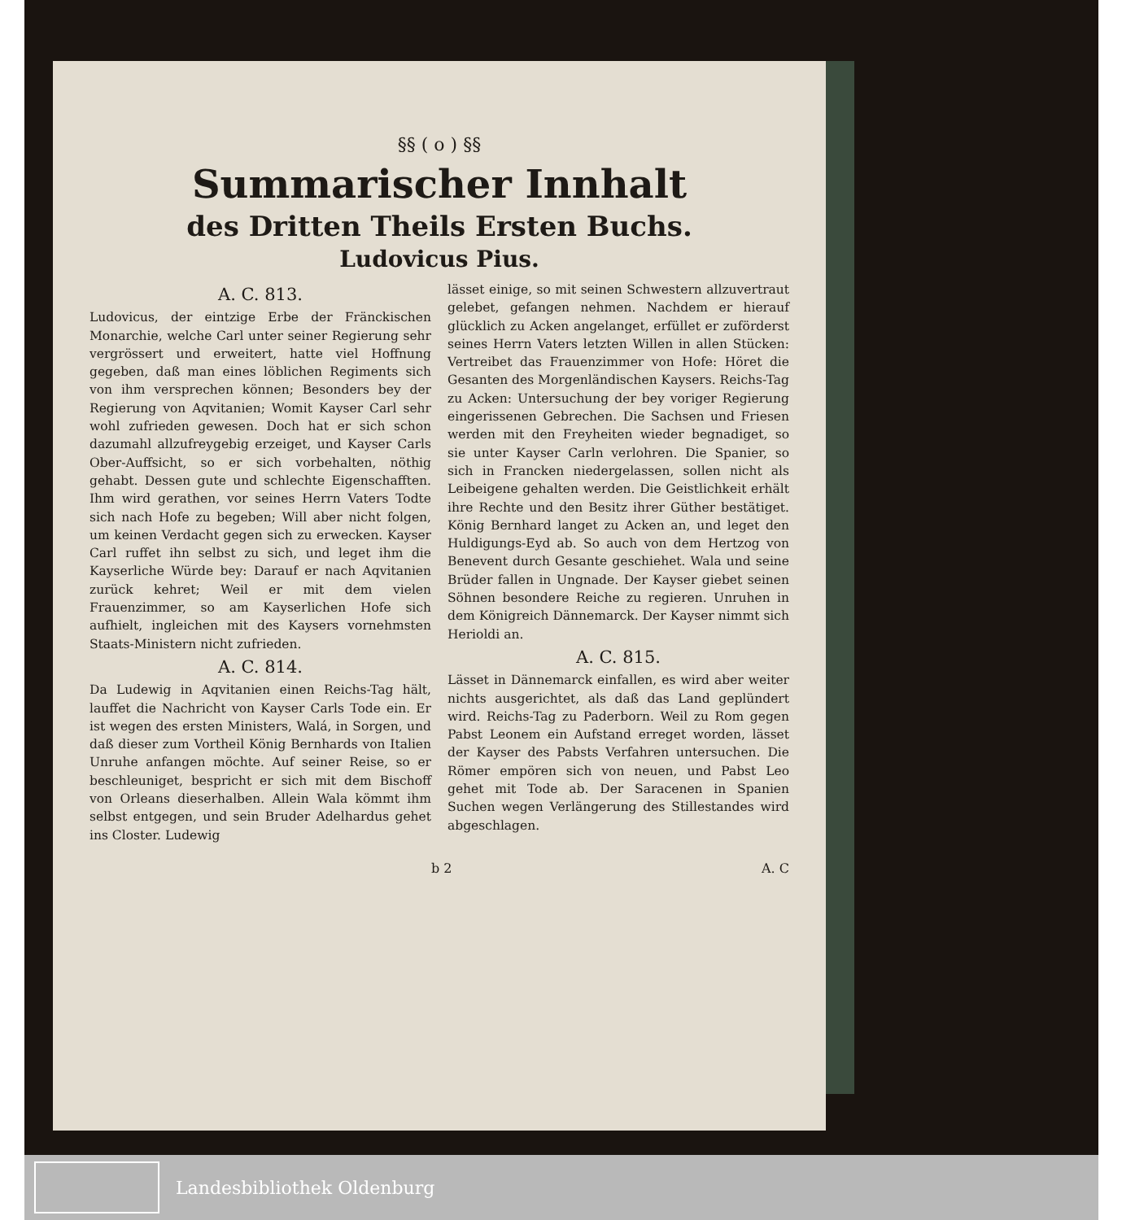§§ ( o ) §§
Summarischer Innhalt
des Dritten Theils Ersten Buchs.
Ludovicus Pius.
A. C. 813.
Ludovicus, der eintzige Erbe der Fränckischen Monarchie, welche Carl unter seiner Regierung sehr vergrössert und erweitert, hatte viel Hoffnung gegeben, daß man eines löblichen Regiments sich von ihm versprechen können; Besonders bey der Regierung von Aqvitanien; Womit Kayser Carl sehr wohl zufrieden gewesen. Doch hat er sich schon dazumahl allzufreygebig erzeiget, und Kayser Carls Ober-Auffsicht, so er sich vorbehalten, nöthig gehabt. Dessen gute und schlechte Eigenschafften. Ihm wird gerathen, vor seines Herrn Vaters Todte sich nach Hofe zu begeben; Will aber nicht folgen, um keinen Verdacht gegen sich zu erwecken. Kayser Carl ruffet ihn selbst zu sich, und leget ihm die Kayserliche Würde bey: Darauf er nach Aqvitanien zurück kehret; Weil er mit dem vielen Frauenzimmer, so am Kayserlichen Hofe sich aufhielt, ingleichen mit des Kaysers vornehmsten Staats-Ministern nicht zufrieden.
A. C. 814.
Da Ludewig in Aqvitanien einen Reichs-Tag hält, lauffet die Nachricht von Kayser Carls Tode ein. Er ist wegen des ersten Ministers, Walá, in Sorgen, und daß dieser zum Vortheil König Bernhards von Italien Unruhe anfangen möchte. Auf seiner Reise, so er beschleuniget, bespricht er sich mit dem Bischoff von Orleans dieserhalben. Allein Wala kömmt ihm selbst entgegen, und sein Bruder Adelhardus gehet ins Closter. Ludewig
lässet einige, so mit seinen Schwestern allzuvertraut gelebet, gefangen nehmen. Nachdem er hierauf glücklich zu Acken angelanget, erfüllet er zuförderst seines Herrn Vaters letzten Willen in allen Stücken: Vertreibet das Frauenzimmer von Hofe: Höret die Gesanten des Morgenländischen Kaysers. Reichs-Tag zu Acken: Untersuchung der bey voriger Regierung eingerissenen Gebrechen. Die Sachsen und Friesen werden mit den Freyheiten wieder begnadiget, so sie unter Kayser Carln verlohren. Die Spanier, so sich in Francken niedergelassen, sollen nicht als Leibeigene gehalten werden. Die Geistlichkeit erhält ihre Rechte und den Besitz ihrer Güther bestätiget. König Bernhard langet zu Acken an, und leget den Huldigungs-Eyd ab. So auch von dem Hertzog von Benevent durch Gesante geschiehet. Wala und seine Brüder fallen in Ungnade. Der Kayser giebet seinen Söhnen besondere Reiche zu regieren. Unruhen in dem Königreich Dännemarck. Der Kayser nimmt sich Herioldi an.
A. C. 815.
Lässet in Dännemarck einfallen, es wird aber weiter nichts ausgerichtet, als daß das Land geplündert wird. Reichs-Tag zu Paderborn. Weil zu Rom gegen Pabst Leonem ein Aufstand erreget worden, lässet der Kayser des Pabsts Verfahren untersuchen. Die Römer empören sich von neuen, und Pabst Leo gehet mit Tode ab. Der Saracenen in Spanien Suchen wegen Verlängerung des Stillestandes wird abgeschlagen.
b 2 A. C
Landesbibliothek Oldenburg